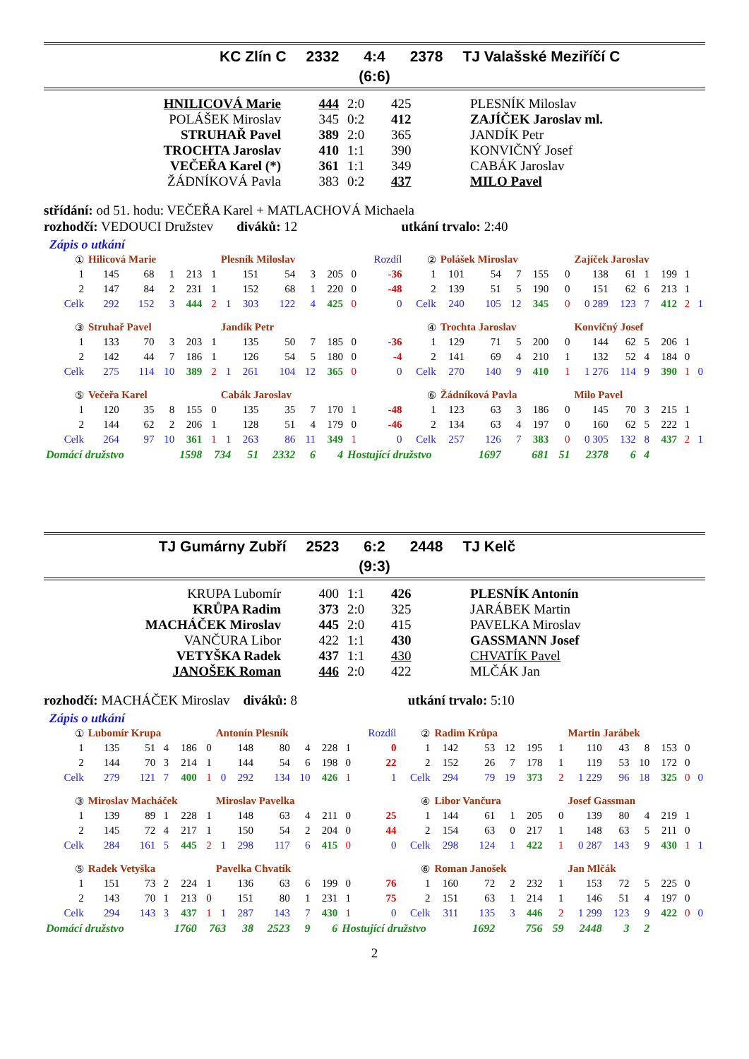| KC Zlín C | 2332 | 4:4 | 2378 | TJ Valašské Meziříčí C |
| | | (6:6) | | |
| HNILICOVÁ Marie | 444 | 2:0 | 425 | PLESNÍK Miloslav |
| POLÁŠEK Miroslav | 345 | 0:2 | 412 | ZAJÍČEK Jaroslav ml. |
| STRUHAŘ Pavel | 389 | 2:0 | 365 | JANDÍK Petr |
| TROCHTA Jaroslav | 410 | 1:1 | 390 | KONVIČNÝ Josef |
| VEČEŘA Karel (*) | 361 | 1:1 | 349 | CABÁK Jaroslav |
| ŽÁDNÍKOVÁ Pavla | 383 | 0:2 | 437 | MILO Pavel |
střídání: od 51. hodu: VEČEŘA Karel + MATLACHOVÁ Michaela
rozhodčí: VEDOUCI Družstev diváků: 12 utkání trvalo: 2:40
Zápis o utkání
| ① | Hilicová Marie | | | | | Plesník Miloslav | | | | | | Rozdíl | ② | Polášek Miroslav | | | | | Zajíček Jaroslav | | | | | |
| 1 | 145 | 68 | 1 | 213 | 1 | | 151 | 54 | 3 | 205 | 0 | -36 | 1 | 101 | 54 | 7 | 155 | 0 | 138 | 61 | 1 | 199 | 1 | |
| 2 | 147 | 84 | 2 | 231 | 1 | | 152 | 68 | 1 | 220 | 0 | -48 | 2 | 139 | 51 | 5 | 190 | 0 | 151 | 62 | 6 | 213 | 1 | |
| Celk | 292 | 152 | 3 | 444 | 2 | 1 | 303 | 122 | 4 | 425 | 0 | 0 | Celk | 240 | 105 | 12 | 345 | 0 | 0 289 | 123 | 7 | 412 | 2 | 1 |
| ③ | Struhař Pavel | | | | | Jandík Petr | | | | | | | ④ | Trochta Jaroslav | | | | | Konvičný Josef | | | | | |
| 1 | 133 | 70 | 3 | 203 | 1 | | 135 | 50 | 7 | 185 | 0 | -36 | 1 | 129 | 71 | 5 | 200 | 0 | 144 | 62 | 5 | 206 | 1 | |
| 2 | 142 | 44 | 7 | 186 | 1 | | 126 | 54 | 5 | 180 | 0 | -4 | 2 | 141 | 69 | 4 | 210 | 1 | 132 | 52 | 4 | 184 | 0 | |
| Celk | 275 | 114 | 10 | 389 | 2 | 1 | 261 | 104 | 12 | 365 | 0 | 0 | Celk | 270 | 140 | 9 | 410 | 1 | 1 276 | 114 | 9 | 390 | 1 | 0 |
| ⑤ | Večeřa Karel | | | | | Cabák Jaroslav | | | | | | | ⑥ | Žádníková Pavla | | | | | Milo Pavel | | | | | |
| 1 | 120 | 35 | 8 | 155 | 0 | | 135 | 35 | 7 | 170 | 1 | -48 | 1 | 123 | 63 | 3 | 186 | 0 | 145 | 70 | 3 | 215 | 1 | |
| 2 | 144 | 62 | 2 | 206 | 1 | | 128 | 51 | 4 | 179 | 0 | -46 | 2 | 134 | 63 | 4 | 197 | 0 | 160 | 62 | 5 | 222 | 1 | |
| Celk | 264 | 97 | 10 | 361 | 1 | 1 | 263 | 86 | 11 | 349 | 1 | 0 | Celk | 257 | 126 | 7 | 383 | 0 | 0 305 | 132 | 8 | 437 | 2 | 1 |
| Domácí družstvo | | | 1598 | | 734 | | 51 | 2332 | 6 | 4 | Hostující družstvo | | | | 1697 | 681 | | 51 | 2378 | 6 | 4 | | | |
| TJ Gumárny Zubří | 2523 | 6:2 | 2448 | TJ Kelč |
| | | (9:3) | | |
| KRUPA Lubomír | 400 | 1:1 | 426 | PLESNÍK Antonín |
| KRŮPA Radim | 373 | 2:0 | 325 | JARÁBEK Martin |
| MACHÁČEK Miroslav | 445 | 2:0 | 415 | PAVELKA Miroslav |
| VANČURA Libor | 422 | 1:1 | 430 | GASSMANN Josef |
| VETYŠKA Radek | 437 | 1:1 | 430 | CHVATÍK Pavel |
| JANOŠEK Roman | 446 | 2:0 | 422 | MLČÁK Jan |
rozhodčí: MACHÁČEK Miroslav diváků: 8 utkání trvalo: 5:10
Zápis o utkání
| ① | Lubomír Krupa | | | | | Antonín Plesník | | | | | | Rozdíl | ② | Radim Krůpa | | | | | Martin Jarábek | | | | | |
| 1 | 135 | 51 | 4 | 186 | 0 | | 148 | 80 | 4 | 228 | 1 | 0 | 1 | 142 | 53 | 12 | 195 | 1 | 110 | 43 | 8 | 153 | 0 | |
| 2 | 144 | 70 | 3 | 214 | 1 | | 144 | 54 | 6 | 198 | 0 | 22 | 2 | 152 | 26 | 7 | 178 | 1 | 119 | 53 | 10 | 172 | 0 | |
| Celk | 279 | 121 | 7 | 400 | 1 | 0 | 292 | 134 | 10 | 426 | 1 | 1 | Celk | 294 | 79 | 19 | 373 | 2 | 1 229 | 96 | 18 | 325 | 0 | 0 |
| ③ | Miroslav Macháček | | | | | Miroslav Pavelka | | | | | | | ④ | Libor Vančura | | | | | Josef Gassman | | | | | |
| 1 | 139 | 89 | 1 | 228 | 1 | | 148 | 63 | 4 | 211 | 0 | 25 | 1 | 144 | 61 | 1 | 205 | 0 | 139 | 80 | 4 | 219 | 1 | |
| 2 | 145 | 72 | 4 | 217 | 1 | | 150 | 54 | 2 | 204 | 0 | 44 | 2 | 154 | 63 | 0 | 217 | 1 | 148 | 63 | 5 | 211 | 0 | |
| Celk | 284 | 161 | 5 | 445 | 2 | 1 | 298 | 117 | 6 | 415 | 0 | 0 | Celk | 298 | 124 | 1 | 422 | 1 | 0 287 | 143 | 9 | 430 | 1 | 1 |
| ⑤ | Radek Vetyška | | | | | Pavelka Chvatík | | | | | | | ⑥ | Roman Janošek | | | | | Jan Mlčák | | | | | |
| 1 | 151 | 73 | 2 | 224 | 1 | | 136 | 63 | 6 | 199 | 0 | 76 | 1 | 160 | 72 | 2 | 232 | 1 | 153 | 72 | 5 | 225 | 0 | |
| 2 | 143 | 70 | 1 | 213 | 0 | | 151 | 80 | 1 | 231 | 1 | 75 | 2 | 151 | 63 | 1 | 214 | 1 | 146 | 51 | 4 | 197 | 0 | |
| Celk | 294 | 143 | 3 | 437 | 1 | 1 | 287 | 143 | 7 | 430 | 1 | 0 | Celk | 311 | 135 | 3 | 446 | 2 | 1 299 | 123 | 9 | 422 | 0 | 0 |
| Domácí družstvo | | | 1760 | | 763 | | 38 | 2523 | 9 | 6 | Hostující družstvo | | | | 1692 | 756 | | 59 | 2448 | 3 | 2 | | | |
2